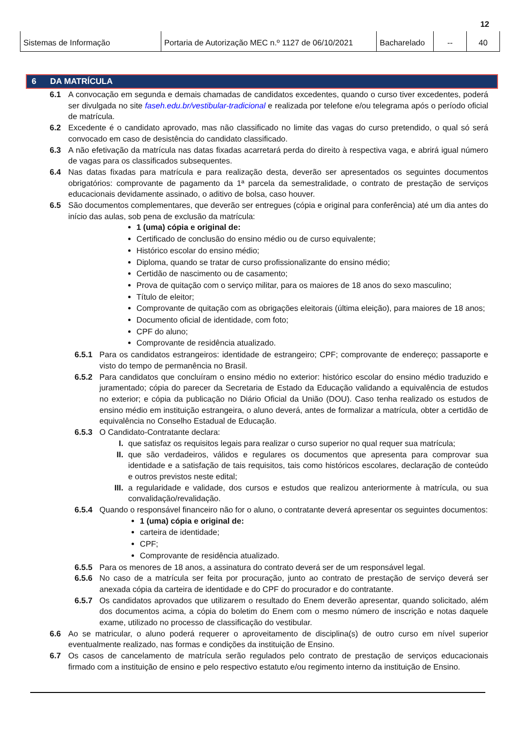12
| Sistemas de Informação | Portaria de Autorização MEC n.º 1127 de 06/10/2021 | Bacharelado | -- | 40 |
6 DA MATRÍCULA
6.1 A convocação em segunda e demais chamadas de candidatos excedentes, quando o curso tiver excedentes, poderá ser divulgada no site faseh.edu.br/vestibular-tradicional e realizada por telefone e/ou telegrama após o período oficial de matrícula.
6.2 Excedente é o candidato aprovado, mas não classificado no limite das vagas do curso pretendido, o qual só será convocado em caso de desistência do candidato classificado.
6.3 A não efetivação da matrícula nas datas fixadas acarretará perda do direito à respectiva vaga, e abrirá igual número de vagas para os classificados subsequentes.
6.4 Nas datas fixadas para matrícula e para realização desta, deverão ser apresentados os seguintes documentos obrigatórios: comprovante de pagamento da 1ª parcela da semestralidade, o contrato de prestação de serviços educacionais devidamente assinado, o aditivo de bolsa, caso houver.
6.5 São documentos complementares, que deverão ser entregues (cópia e original para conferência) até um dia antes do início das aulas, sob pena de exclusão da matrícula:
1 (uma) cópia e original de:
Certificado de conclusão do ensino médio ou de curso equivalente;
Histórico escolar do ensino médio;
Diploma, quando se tratar de curso profissionalizante do ensino médio;
Certidão de nascimento ou de casamento;
Prova de quitação com o serviço militar, para os maiores de 18 anos do sexo masculino;
Título de eleitor;
Comprovante de quitação com as obrigações eleitorais (última eleição), para maiores de 18 anos;
Documento oficial de identidade, com foto;
CPF do aluno;
Comprovante de residência atualizado.
6.5.1 Para os candidatos estrangeiros: identidade de estrangeiro; CPF; comprovante de endereço; passaporte e visto do tempo de permanência no Brasil.
6.5.2 Para candidatos que concluíram o ensino médio no exterior: histórico escolar do ensino médio traduzido e juramentado; cópia do parecer da Secretaria de Estado da Educação validando a equivalência de estudos no exterior; e cópia da publicação no Diário Oficial da União (DOU). Caso tenha realizado os estudos de ensino médio em instituição estrangeira, o aluno deverá, antes de formalizar a matrícula, obter a certidão de equivalência no Conselho Estadual de Educação.
6.5.3 O Candidato-Contratante declara:
I. que satisfaz os requisitos legais para realizar o curso superior no qual requer sua matrícula;
II. que são verdadeiros, válidos e regulares os documentos que apresenta para comprovar sua identidade e a satisfação de tais requisitos, tais como históricos escolares, declaração de conteúdo e outros previstos neste edital;
III. a regularidade e validade, dos cursos e estudos que realizou anteriormente à matrícula, ou sua convalidação/revalidação.
6.5.4 Quando o responsável financeiro não for o aluno, o contratante deverá apresentar os seguintes documentos:
1 (uma) cópia e original de:
carteira de identidade;
CPF;
Comprovante de residência atualizado.
6.5.5 Para os menores de 18 anos, a assinatura do contrato deverá ser de um responsável legal.
6.5.6 No caso de a matrícula ser feita por procuração, junto ao contrato de prestação de serviço deverá ser anexada cópia da carteira de identidade e do CPF do procurador e do contratante.
6.5.7 Os candidatos aprovados que utilizarem o resultado do Enem deverão apresentar, quando solicitado, além dos documentos acima, a cópia do boletim do Enem com o mesmo número de inscrição e notas daquele exame, utilizado no processo de classificação do vestibular.
6.6 Ao se matricular, o aluno poderá requerer o aproveitamento de disciplina(s) de outro curso em nível superior eventualmente realizado, nas formas e condições da instituição de Ensino.
6.7 Os casos de cancelamento de matrícula serão regulados pelo contrato de prestação de serviços educacionais firmado com a instituição de ensino e pelo respectivo estatuto e/ou regimento interno da instituição de Ensino.